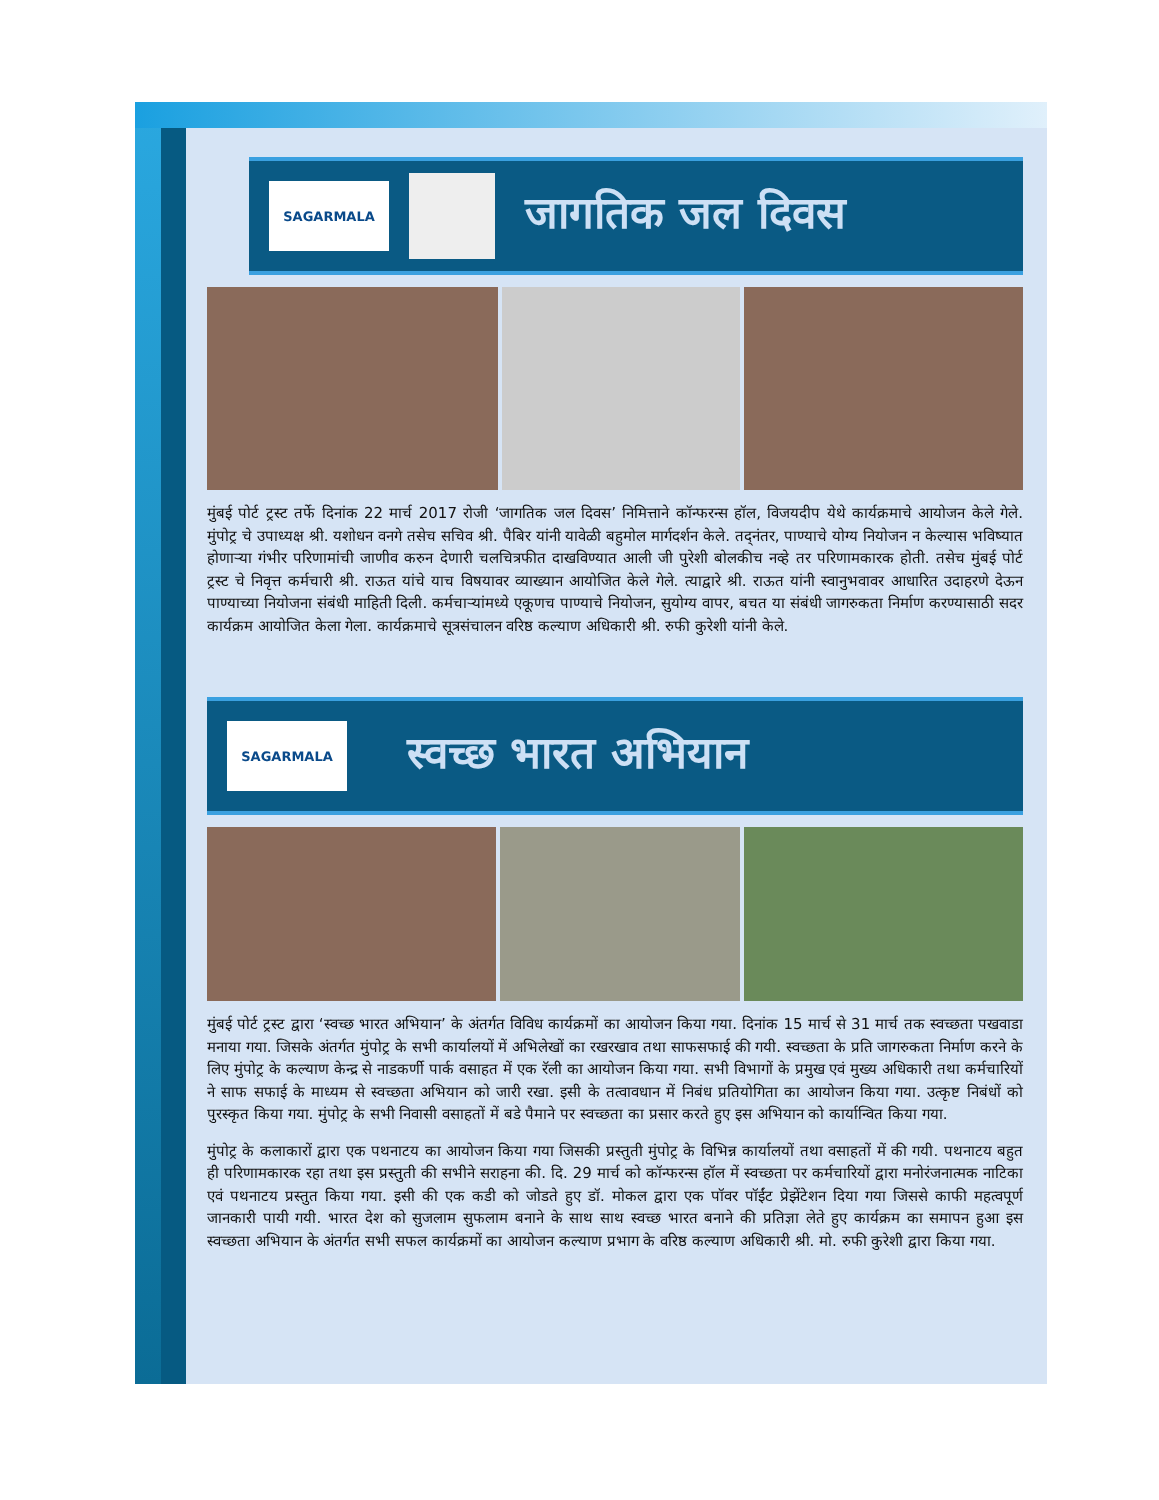SAGARMALA
जागतिक जल दिवस
मुंबई पोर्ट ट्रस्ट तर्फे दिनांक 22 मार्च 2017 रोजी ‘जागतिक जल दिवस’ निमित्ताने कॉन्फरन्स हॉल, विजयदीप येथे कार्यक्रमाचे आयोजन केले गेले. मुंपोट्र चे उपाध्यक्ष श्री. यशोधन वनगे तसेच सचिव श्री. पैबिर यांनी यावेळी बहुमोल मार्गदर्शन केले. तद्नंतर, पाण्याचे योग्य नियोजन न केल्यास भविष्यात होणाऱ्या गंभीर परिणामांची जाणीव करुन देणारी चलचित्रफीत दाखविण्यात आली जी पुरेशी बोलकीच नव्हे तर परिणामकारक होती. तसेच मुंबई पोर्ट ट्रस्ट चे निवृत्त कर्मचारी श्री. राऊत यांचे याच विषयावर व्याख्यान आयोजित केले गेले. त्याद्वारे श्री. राऊत यांनी स्वानुभवावर आधारित उदाहरणे देऊन पाण्याच्या नियोजना संबंधी माहिती दिली. कर्मचाऱ्यांमध्ये एकूणच पाण्याचे नियोजन, सुयोग्य वापर, बचत या संबंधी जागरुकता निर्माण करण्यासाठी सदर कार्यक्रम आयोजित केला गेला. कार्यक्रमाचे सूत्रसंचालन वरिष्ठ कल्याण अधिकारी श्री. रुफी कुरेशी यांनी केले.
SAGARMALA
स्वच्छ भारत अभियान
मुंबई पोर्ट ट्रस्ट द्वारा ‘स्वच्छ भारत अभियान’ के अंतर्गत विविध कार्यक्रमों का आयोजन किया गया. दिनांक 15 मार्च से 31 मार्च तक स्वच्छता पखवाडा मनाया गया. जिसके अंतर्गत मुंपोट्र के सभी कार्यालयों में अभिलेखों का रखरखाव तथा साफसफाई की गयी. स्वच्छता के प्रति जागरुकता निर्माण करने के लिए मुंपोट्र के कल्याण केन्द्र से नाडकर्णी पार्क वसाहत में एक रॅली का आयोजन किया गया. सभी विभागों के प्रमुख एवं मुख्य अधिकारी तथा कर्मचारियों ने साफ सफाई के माध्यम से स्वच्छता अभियान को जारी रखा. इसी के तत्वावधान में निबंध प्रतियोगिता का आयोजन किया गया. उत्कृष्ट निबंधों को पुरस्कृत किया गया. मुंपोट्र के सभी निवासी वसाहतों में बडे पैमाने पर स्वच्छता का प्रसार करते हुए इस अभियान को कार्यान्वित किया गया.
मुंपोट्र के कलाकारों द्वारा एक पथनाटय का आयोजन किया गया जिसकी प्रस्तुती मुंपोट्र के विभिन्न कार्यालयों तथा वसाहतों में की गयी. पथनाटय बहुत ही परिणामकारक रहा तथा इस प्रस्तुती की सभीने सराहना की. दि. 29 मार्च को कॉन्फरन्स हॉल में स्वच्छता पर कर्मचारियों द्वारा मनोरंजनात्मक नाटिका एवं पथनाटय प्रस्तुत किया गया. इसी की एक कडी को जोडते हुए डॉ. मोकल द्वारा एक पॉवर पॉईंट प्रेझेंटेशन दिया गया जिससे काफी महत्वपूर्ण जानकारी पायी गयी. भारत देश को सुजलाम सुफलाम बनाने के साथ साथ स्वच्छ भारत बनाने की प्रतिज्ञा लेते हुए कार्यक्रम का समापन हुआ इस स्वच्छता अभियान के अंतर्गत सभी सफल कार्यक्रमों का आयोजन कल्याण प्रभाग के वरिष्ठ कल्याण अधिकारी श्री. मो. रुफी कुरेशी द्वारा किया गया.